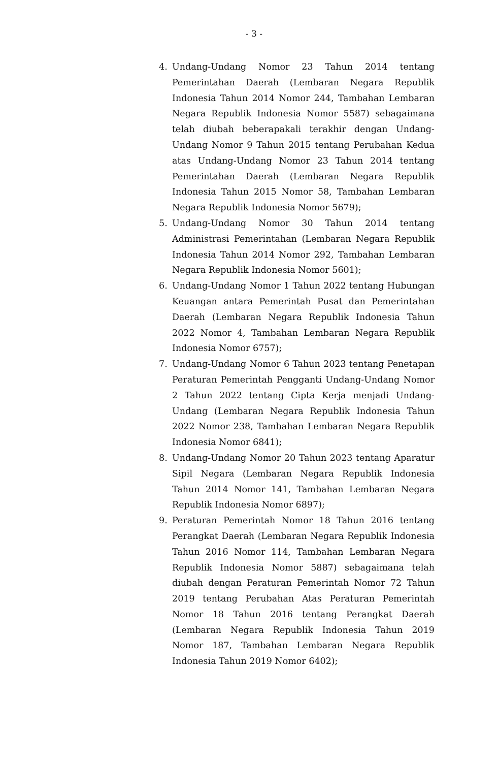- 3 -
4. Undang-Undang Nomor 23 Tahun 2014 tentang Pemerintahan Daerah (Lembaran Negara Republik Indonesia Tahun 2014 Nomor 244, Tambahan Lembaran Negara Republik Indonesia Nomor 5587) sebagaimana telah diubah beberapakali terakhir dengan Undang-Undang Nomor 9 Tahun 2015 tentang Perubahan Kedua atas Undang-Undang Nomor 23 Tahun 2014 tentang Pemerintahan Daerah (Lembaran Negara Republik Indonesia Tahun 2015 Nomor 58, Tambahan Lembaran Negara Republik Indonesia Nomor 5679);
5. Undang-Undang Nomor 30 Tahun 2014 tentang Administrasi Pemerintahan (Lembaran Negara Republik Indonesia Tahun 2014 Nomor 292, Tambahan Lembaran Negara Republik Indonesia Nomor 5601);
6. Undang-Undang Nomor 1 Tahun 2022 tentang Hubungan Keuangan antara Pemerintah Pusat dan Pemerintahan Daerah (Lembaran Negara Republik Indonesia Tahun 2022 Nomor 4, Tambahan Lembaran Negara Republik Indonesia Nomor 6757);
7. Undang-Undang Nomor 6 Tahun 2023 tentang Penetapan Peraturan Pemerintah Pengganti Undang-Undang Nomor 2 Tahun 2022 tentang Cipta Kerja menjadi Undang-Undang (Lembaran Negara Republik Indonesia Tahun 2022 Nomor 238, Tambahan Lembaran Negara Republik Indonesia Nomor 6841);
8. Undang-Undang Nomor 20 Tahun 2023 tentang Aparatur Sipil Negara (Lembaran Negara Republik Indonesia Tahun 2014 Nomor 141, Tambahan Lembaran Negara Republik Indonesia Nomor 6897);
9. Peraturan Pemerintah Nomor 18 Tahun 2016 tentang Perangkat Daerah (Lembaran Negara Republik Indonesia Tahun 2016 Nomor 114, Tambahan Lembaran Negara Republik Indonesia Nomor 5887) sebagaimana telah diubah dengan Peraturan Pemerintah Nomor 72 Tahun 2019 tentang Perubahan Atas Peraturan Pemerintah Nomor 18 Tahun 2016 tentang Perangkat Daerah (Lembaran Negara Republik Indonesia Tahun 2019 Nomor 187, Tambahan Lembaran Negara Republik Indonesia Tahun 2019 Nomor 6402);